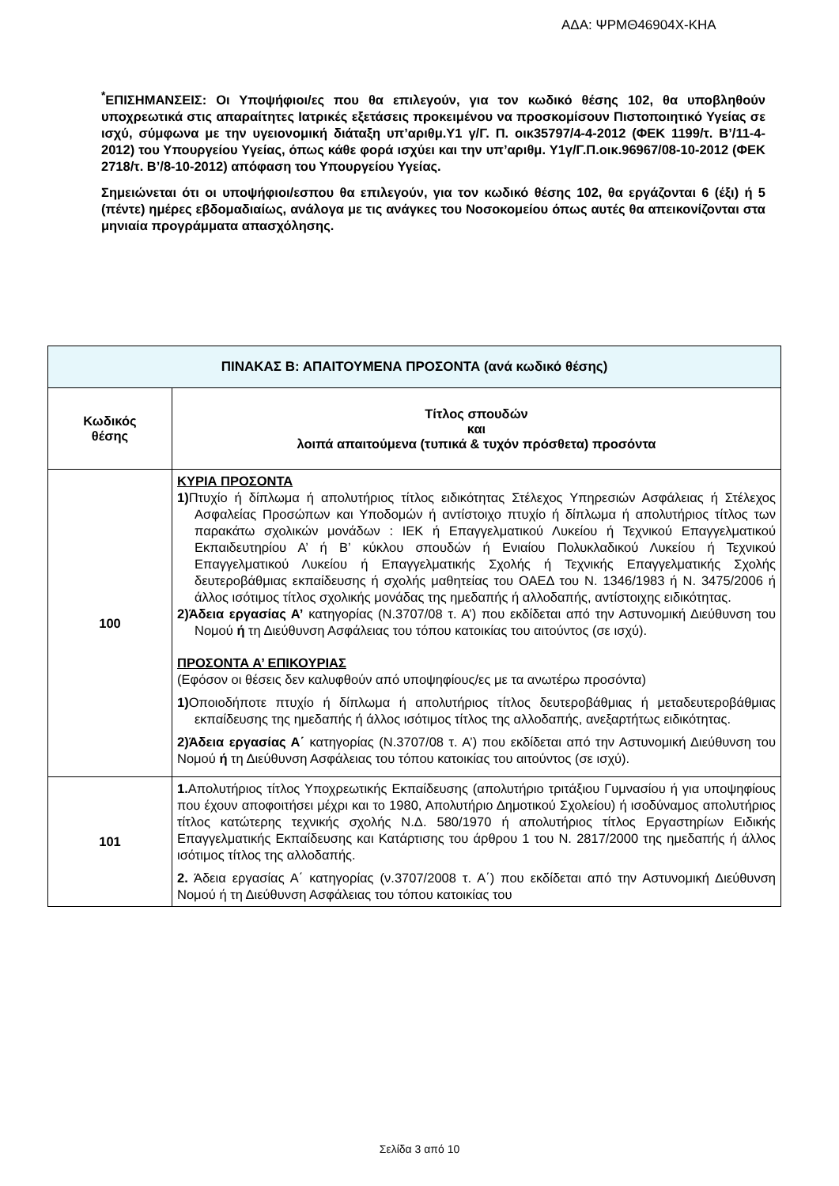ΑΔΑ: ΨΡΜΘ46904Χ-ΚΗΑ
<sup>*</sup> ΕΠΙΣΗΜΑΝΣΕΙΣ: Οι Υποψήφιοι/ες που θα επιλεγούν, για τον κωδικό θέσης 102, θα υποβληθούν υποχρεωτικά στις απαραίτητες Ιατρικές εξετάσεις προκειμένου να προσκομίσουν Πιστοποιητικό Υγείας σε ισχύ, σύμφωνα με την υγειονομική διάταξη υπ’αριθμ.Υ1 γ/Γ. Π. οικ35797/4-4-2012 (ΦΕΚ 1199/τ. Β’/11-4-2012) του Υπουργείου Υγείας, όπως κάθε φορά ισχύει και την υπ’αριθμ. Υ1γ/Γ.Π.οικ.96967/08-10-2012 (ΦΕΚ 2718/τ. Β’/8-10-2012) απόφαση του Υπουργείου Υγείας.
Σημειώνεται ότι οι υποψήφιοι/εσπου θα επιλεγούν, για τον κωδικό θέσης 102, θα εργάζονται 6 (έξι) ή 5 (πέντε) ημέρες εβδομαδιαίως, ανάλογα με τις ανάγκες του Νοσοκομείου όπως αυτές θα απεικονίζονται στα μηνιαία προγράμματα απασχόλησης.
| ΠΙΝΑΚΑΣ Β: ΑΠΑΙΤΟΥΜΕΝΑ ΠΡΟΣΟΝΤΑ (ανά κωδικό θέσης) | |
| --- | --- |
| Κωδικός θέσης | Τίτλος σπουδών και λοιπά απαιτούμενα (τυπικά & τυχόν πρόσθετα) προσόντα |
| 100 | ΚΥΡΙΑ ΠΡΟΣΟΝΤΑ 1) Πτυχίο ή δίπλωμα ή απολυτήριος τίτλος ειδικότητας Στέλεχος Υπηρεσιών Ασφάλειας ή Στέλεχος Ασφαλείας Προσώπων και Υποδομών ή αντίστοιχο πτυχίο ή δίπλωμα ή απολυτήριος τίτλος των παρακάτω σχολικών μονάδων : ΙΕΚ ή Επαγγελματικού Λυκείου ή Τεχνικού Επαγγελματικού Εκπαιδευτηρίου Α’ ή Β’ κύκλου σπουδών ή Ενιαίου Πολυκλαδικού Λυκείου ή Τεχνικού Επαγγελματικού Λυκείου ή Επαγγελματικής Σχολής ή Τεχνικής Επαγγελματικής Σχολής δευτεροβάθμιας εκπαίδευσης ή σχολής μαθητείας του ΟΑΕΔ του Ν. 1346/1983 ή Ν. 3475/2006 ή άλλος ισότιμος τίτλος σχολικής μονάδας της ημεδαπής ή αλλοδαπής, αντίστοιχης ειδικότητας. 2)Άδεια εργασίας Α’ κατηγορίας (Ν.3707/08 τ. Α’) που εκδίδεται από την Αστυνομική Διεύθυνση του Νομού ή τη Διεύθυνση Ασφάλειας του τόπου κατοικίας του αιτούντος (σε ισχύ). ΠΡΟΣΟΝΤΑ Α’ ΕΠΙΚΟΥΡΙΑΣ (Εφόσον οι θέσεις δεν καλυφθούν από υποψηφίους/ες με τα ανωτέρω προσόντα) 1) Οποιοδήποτε πτυχίο ή δίπλωμα ή απολυτήριος τίτλος δευτεροβάθμιας ή μεταδευτεροβάθμιας εκπαίδευσης της ημεδαπής ή άλλος ισότιμος τίτλος της αλλοδαπής, ανεξαρτήτως ειδικότητας. 2)Άδεια εργασίας Α΄ κατηγορίας (Ν.3707/08 τ. Α’) που εκδίδεται από την Αστυνομική Διεύθυνση του Νομού ή τη Διεύθυνση Ασφάλειας του τόπου κατοικίας του αιτούντος (σε ισχύ). |
| 101 | 1. Απολυτήριος τίτλος Υποχρεωτικής Εκπαίδευσης (απολυτήριο τριτάξιου Γυμνασίου ή για υποψηφίους που έχουν αποφοιτήσει μέχρι και το 1980, Απολυτήριο Δημοτικού Σχολείου) ή ισοδύναμος απολυτήριος τίτλος κατώτερης τεχνικής σχολής Ν.Δ. 580/1970 ή απολυτήριος τίτλος Εργαστηρίων Ειδικής Επαγγελματικής Εκπαίδευσης και Κατάρτισης του άρθρου 1 του Ν. 2817/2000 της ημεδαπής ή άλλος ισότιμος τίτλος της αλλοδαπής. 2. Άδεια εργασίας Α΄ κατηγορίας (ν.3707/2008 τ. Α΄) που εκδίδεται από την Αστυνομική Διεύθυνση Νομού ή τη Διεύθυνση Ασφάλειας του τόπου κατοικίας του |
Σελίδα 3 από 10